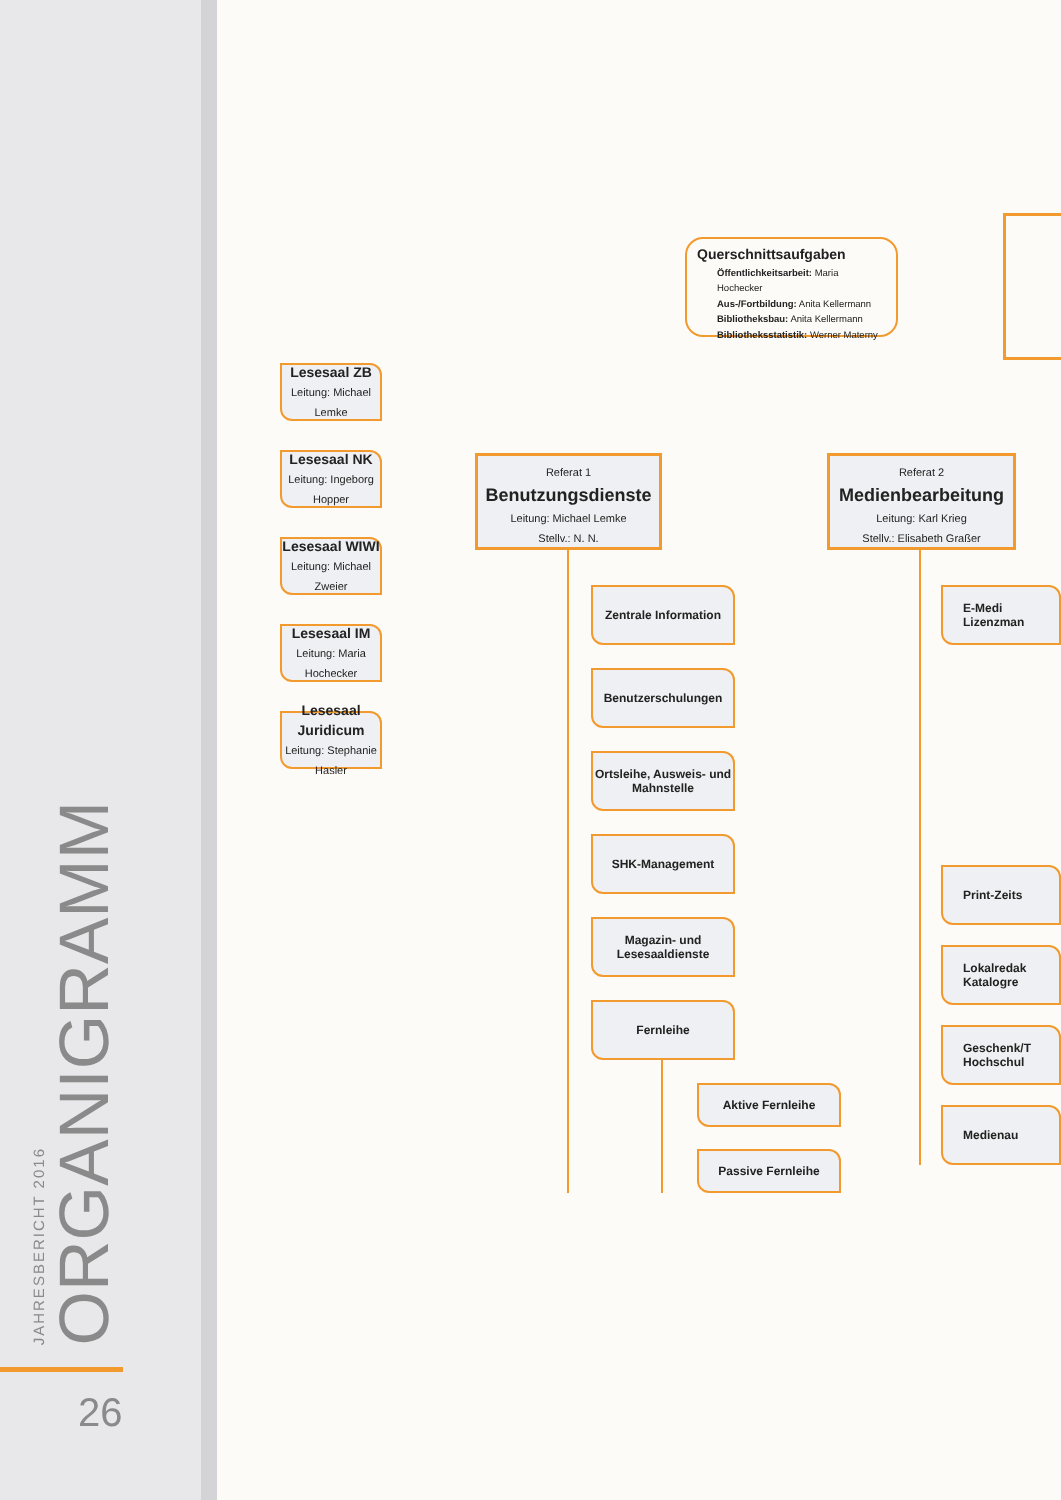JAHRESBERICHT 2016
ORGANIGRAMM
26
Querschnittsaufgaben
Öffentlichkeitsarbeit: Maria Hochecker
Aus-/Fortbildung: Anita Kellermann
Bibliotheksbau: Anita Kellermann
Bibliotheksstatistik: Werner Materny
Lesesaal ZB
Leitung: Michael Lemke
Lesesaal NK
Leitung: Ingeborg Hopper
Lesesaal WIWI
Leitung: Michael Zweier
Lesesaal IM
Leitung: Maria Hochecker
Lesesaal Juridicum
Leitung: Stephanie Hasler
Referat 1
Benutzungsdienste
Leitung: Michael Lemke
Stellv.: N. N.
Zentrale Information
Benutzerschulungen
Ortsleihe, Ausweis- und Mahnstelle
SHK-Management
Magazin- und Lesesaaldienste
Fernleihe
Aktive Fernleihe
Passive Fernleihe
Referat 2
Medienbearbeitung
Leitung: Karl Krieg
Stellv.: Elisabeth Graßer
E-Medi
Lizenzman
Print-Zeits
Lokalredak
Katalogre
Geschenk/T
Hochschul
Medienau